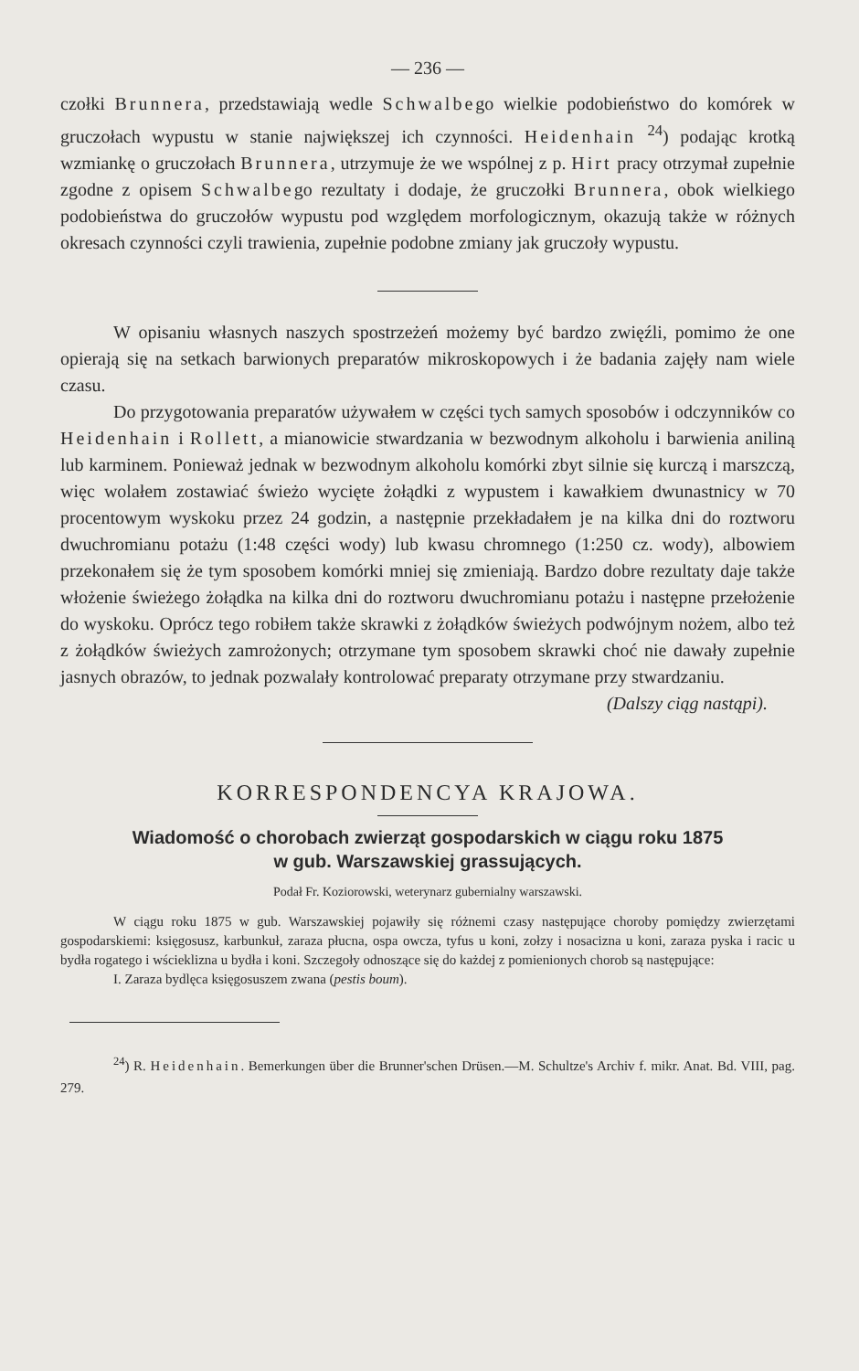— 236 —
czołki Brunnera, przedstawiają wedle Schwalbego wielkie podobieństwo do komórek w gruczołach wypustu w stanie największej ich czynności. Heidenhain <sup>24</sup>) podając krotką wzmiankę o gruczołach Brunnera, utrzymuje że we wspólnej z p. Hirt pracy otrzymał zupełnie zgodne z opisem Schwalbego rezultaty i dodaje, że gruczołki Brunnera, obok wielkiego podobieństwa do gruczołów wypustu pod względem morfologicznym, okazują także w różnych okresach czynności czyli trawienia, zupełnie podobne zmiany jak gruczoły wypustu.
W opisaniu własnych naszych spostrzeżeń możemy być bardzo zwięźli, pomimo że one opierają się na setkach barwionych preparatów mikroskopowych i że badania zajęły nam wiele czasu.
Do przygotowania preparatów używałem w części tych samych sposobów i odczynników co Heidenhain i Rollett, a mianowicie stwardzania w bezwodnym alkoholu i barwienia aniliną lub karminem. Ponieważ jednak w bezwodnym alkoholu komórki zbyt silnie się kurczą i marszczą, więc wolałem zostawiać świeżo wycięte żołądki z wypustem i kawałkiem dwunastnicy w 70 procentowym wyskoku przez 24 godzin, a następnie przekładałem je na kilka dni do roztworu dwuchromianu potażu (1:48 części wody) lub kwasu chromnego (1:250 cz. wody), albowiem przekonałem się że tym sposobem komórki mniej się zmieniają. Bardzo dobre rezultaty daje także włożenie świeżego żołądka na kilka dni do roztworu dwuchromianu potażu i następne przełożenie do wyskoku. Oprócz tego robiłem także skrawki z żołądków świeżych podwójnym nożem, albo też z żołądków świeżych zamrożonych; otrzymane tym sposobem skrawki choć nie dawały zupełnie jasnych obrazów, to jednak pozwalały kontrolować preparaty otrzymane przy stwardzaniu.
(Dalszy ciąg nastąpi).
KORRESPONDENCYA KRAJOWA.
Wiadomość o chorobach zwierząt gospodarskich w ciągu roku 1875
w gub. Warszawskiej grassujących.
Podał Fr. Koziorowski, weterynarz gubernialny warszawski.
W ciągu roku 1875 w gub. Warszawskiej pojawiły się różnemi czasy następujące choroby pomiędzy zwierzętami gospodarskiemi: księgosusz, karbunkuł, zaraza płucna, ospa owcza, tyfus u koni, zołzy i nosacizna u koni, zaraza pyska i racic u bydła rogatego i wścieklizna u bydła i koni. Szczegoły odnoszące się do każdej z pomienionych chorob są następujące:
I. Zaraza bydlęca księgosuszem zwana (pestis boum).
<sup>24</sup>) R. Heidenhain. Bemerkungen über die Brunner'schen Drüsen.—M. Schultze's Archiv f. mikr. Anat. Bd. VIII, pag. 279.